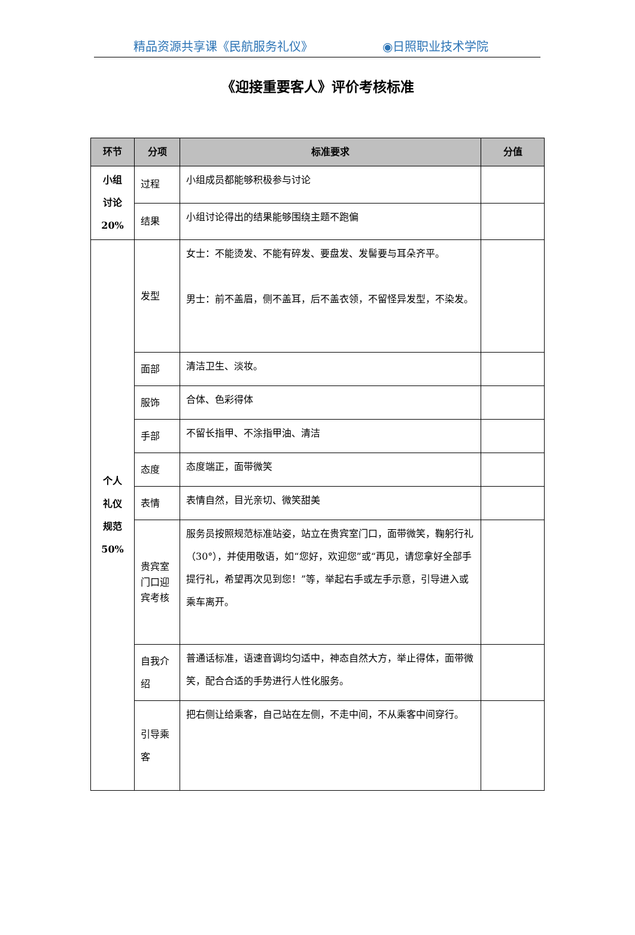精品资源共享课《民航服务礼仪》 ◉日照职业技术学院
《迎接重要客人》评价考核标准
| 环节 | 分项 | 标准要求 | 分值 |
| --- | --- | --- | --- |
| 小组 讨论 20% | 过程 | 小组成员都能够积极参与讨论 | |
| | 结果 | 小组讨论得出的结果能够围绕主题不跑偏 | |
| 个人 礼仪 规范 50% | 发型 | 女士：不能烫发、不能有碎发、要盘发、发髻要与耳朵齐平。 男士：前不盖眉，侧不盖耳，后不盖衣领，不留怪异发型，不染发。 | |
| | 面部 | 清洁卫生、淡妆。 | |
| | 服饰 | 合体、色彩得体 | |
| | 手部 | 不留长指甲、不涂指甲油、清洁 | |
| | 态度 | 态度端正，面带微笑 | |
| | 表情 | 表情自然，目光亲切、微笑甜美 | |
| | 贵宾室门口迎宾考核 | 服务员按照规范标准站姿，站立在贵宾室门口，面带微笑，鞠躬行礼（30°），并使用敬语，如“您好，欢迎您”或“再见，请您拿好全部手提行礼，希望再次见到您！”等，举起右手或左手示意，引导进入或乘车离开。 | |
| | 自我介绍 | 普通话标准，语速音调均匀适中，神态自然大方，举止得体，面带微笑，配合合适的手势进行人性化服务。 | |
| | 引导乘客 | 把右侧让给乘客，自己站在左侧，不走中间，不从乘客中间穿行。 | |